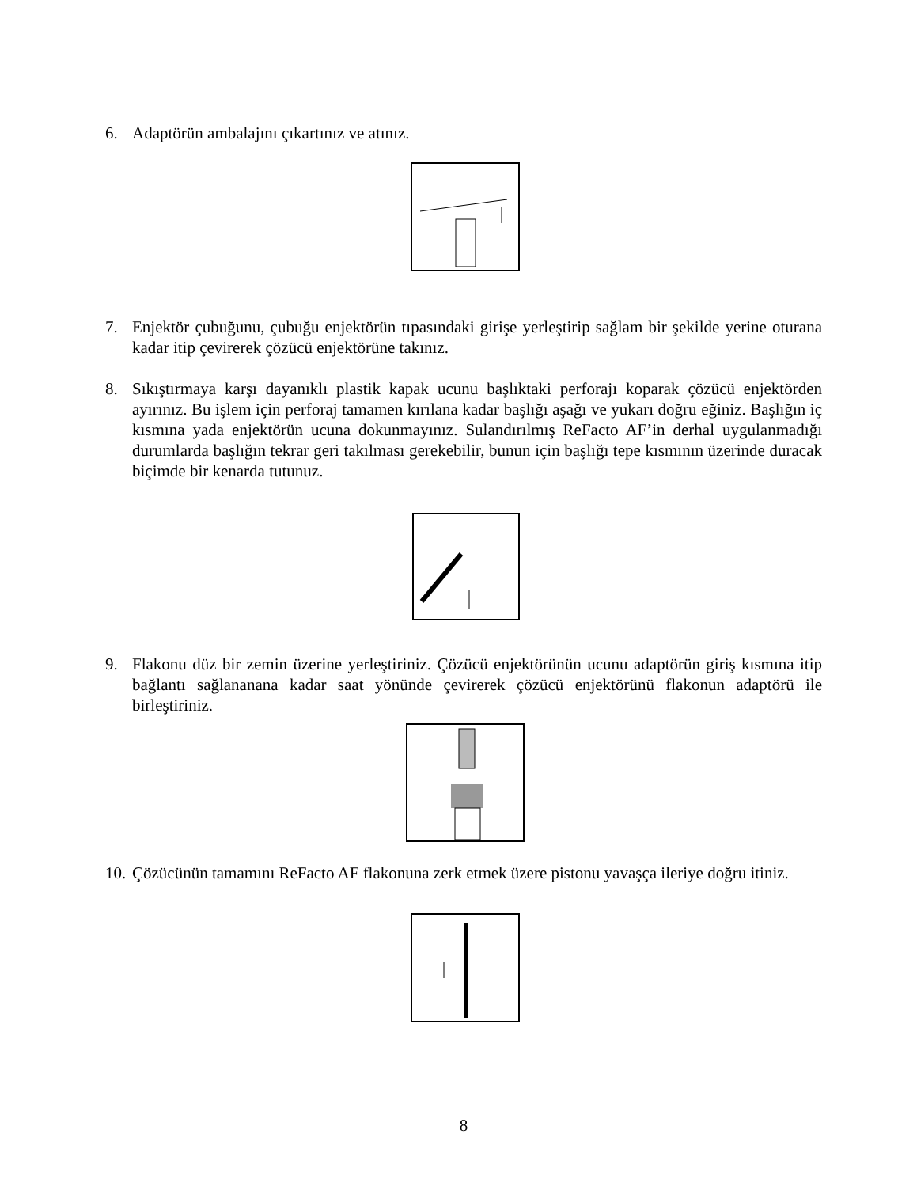6. Adaptörün ambalajını çıkartınız ve atınız.
7. Enjektör çubuğunu, çubuğu enjektörün tıpasındaki girişe yerleştirip sağlam bir şekilde yerine oturana kadar itip çevirerek çözücü enjektörüne takınız.
8. Sıkıştırmaya karşı dayanıklı plastik kapak ucunu başlıktaki perforajı koparak çözücü enjektörden ayırınız. Bu işlem için perforaj tamamen kırılana kadar başlığı aşağı ve yukarı doğru eğiniz. Başlığın iç kısmına yada enjektörün ucuna dokunmayınız. Sulandırılmış ReFacto AF’in derhal uygulanmadığı durumlarda başlığın tekrar geri takılması gerekebilir, bunun için başlığı tepe kısmının üzerinde duracak biçimde bir kenarda tutunuz.
9. Flakonu düz bir zemin üzerine yerleştiriniz. Çözücü enjektörünün ucunu adaptörün giriş kısmına itip bağlantı sağlananana kadar saat yönünde çevirerek çözücü enjektörünü flakonun adaptörü ile birleştiriniz.
10. Çözücünün tamamını ReFacto AF flakonuna zerk etmek üzere pistonu yavaşça ileriye doğru itiniz.
8